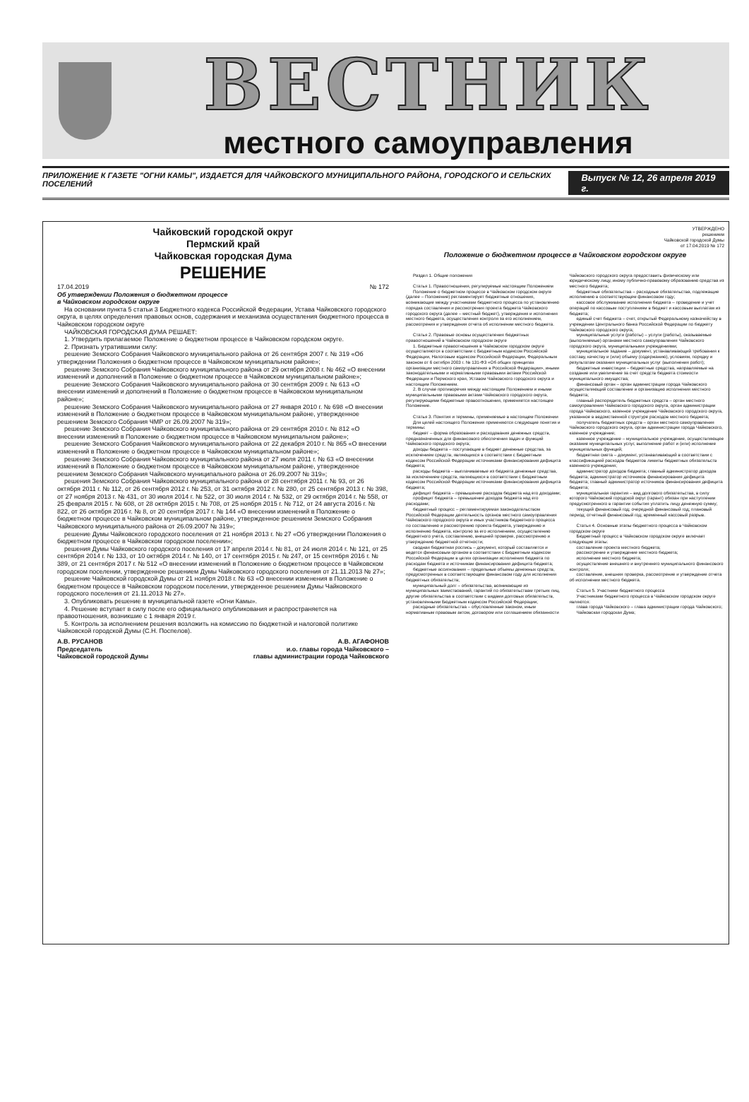ВЕСТНИК
местного самоуправления
ПРИЛОЖЕНИЕ К ГАЗЕТЕ "ОГНИ КАМЫ", ИЗДАЕТСЯ ДЛЯ ЧАЙКОВСКОГО МУНИЦИПАЛЬНОГО РАЙОНА, ГОРОДСКОГО И СЕЛЬСКИХ ПОСЕЛЕНИЙ Выпуск № 12, 26 апреля 2019 г.
Чайковский городской округ
Пермский край
Чайковская городская Дума
РЕШЕНИЕ
17.04.2019 № 172
Об утверждении Положения о бюджетном процессе
в Чайковском городском округе
На основании пункта 5 статьи 3 Бюджетного кодекса Российской Федерации, Устава Чайковского городского округа, в целях определения правовых основ, содержания и механизма осуществления бюджетного процесса в Чайковском городском округе
ЧАЙКОВСКАЯ ГОРОДСКАЯ ДУМА РЕШАЕТ:
1. Утвердить прилагаемое Положение о бюджетном процессе в Чайковском городском округе.
2. Признать утратившими силу:
решение Земского Собрания Чайковского муниципального района от 26 сентября 2007 г. № 319 «Об утверждении Положения о бюджетном процессе в Чайковском муниципальном районе»;
решение Земского Собрания Чайковского муниципального района от 29 октября 2008 г. № 462 «О внесении изменений и дополнений в Положение о бюджетном процессе в Чайковском муниципальном районе»;
решение Земского Собрания Чайковского муниципального района от 30 сентября 2009 г. № 613 «О внесении изменений и дополнений в Положение о бюджетном процессе в Чайковском муниципальном районе»;
решение Земского Собрания Чайковского муниципального района от 27 января 2010 г. № 698 «О внесении изменений в Положение о бюджетном процессе в Чайковском муниципальном районе, утвержденное решением Земского Собрания ЧМР от 26.09.2007 № 319»;
решение Земского Собрания Чайковского муниципального района от 29 сентября 2010 г. № 812 «О внесении изменений в Положение о бюджетном процессе в Чайковском муниципальном районе»;
решение Земского Собрания Чайковского муниципального района от 22 декабря 2010 г. № 865 «О внесении изменений в Положение о бюджетном процессе в Чайковском муниципальном районе»;
решение Земского Собрания Чайковского муниципального района от 27 июля 2011 г. № 63 «О внесении изменений в Положение о бюджетном процессе в Чайковском муниципальном районе, утвержденное решением Земского Собрания Чайковского муниципального района от 26.09.2007 № 319»;
решения Земского Собрания Чайковского муниципального района от 28 сентября 2011 г. № 93, от 26 октября 2011 г. № 112, от 26 сентября 2012 г. № 253, от 31 октября 2012 г. № 280, от 25 сентября 2013 г. № 398, от 27 ноября 2013 г. № 431, от 30 июля 2014 г. № 522, от 30 июля 2014 г. № 532, от 29 октября 2014 г. № 558, от 25 февраля 2015 г. № 608, от 28 октября 2015 г. № 708, от 25 ноября 2015 г. № 712, от 24 августа 2016 г. № 822, от 26 октября 2016 г. № 8, от 20 сентября 2017 г. № 144 «О внесении изменений в Положение о бюджетном процессе в Чайковском муниципальном районе, утвержденное решением Земского Собрания Чайковского муниципального района от 26.09.2007 № 319»;
решение Думы Чайковского городского поселения от 21 ноября 2013 г. № 27 «Об утверждении Положения о бюджетном процессе в Чайковском городском поселении»;
решения Думы Чайковского городского поселения от 17 апреля 2014 г. № 81, от 24 июля 2014 г. № 121, от 25 сентября 2014 г. № 133, от 10 октября 2014 г. № 140, от 17 сентября 2015 г. № 247, от 15 сентября 2016 г. № 389, от 21 сентября 2017 г. № 512 «О внесении изменений в Положение о бюджетном процессе в Чайковском городском поселении, утвержденное решением Думы Чайковского городского поселения от 21.11.2013 № 27»;
решение Чайковской городской Думы от 21 ноября 2018 г. № 63 «О внесении изменения в Положение о бюджетном процессе в Чайковском городском поселении, утвержденное решением Думы Чайковского городского поселения от 21.11.2013 № 27».
3. Опубликовать решение в муниципальной газете «Огни Камы».
4. Решение вступает в силу после его официального опубликования и распространяется на правоотношения, возникшие с 1 января 2019 г.
5. Контроль за исполнением решения возложить на комиссию по бюджетной и налоговой политике Чайковской городской Думы (С.Н. Поспелов).
А.В. РУСАНОВ
Председатель
Чайковской городской Думы А.В. АГАФОНОВ
и.о. главы города Чайковского –
главы администрации города Чайковского
УТВЕРЖДЕНО
решением
Чайковской городской Думы
от 17.04.2019 № 172
Положение о бюджетном процессе в Чайковском городском округе
Раздел 1. Общие положения
Статья 1. Правоотношения, регулируемые настоящим Положением
Положение о бюджетном процессе в Чайковском городском округе (далее – Положение) регламентирует бюджетные отношения, возникающие между участниками бюджетного процесса по установлению порядка составления и рассмотрения проекта бюджета Чайковского городского округа (далее – местный бюджет), утверждения и исполнения местного бюджета, осуществления контроля за его исполнением, рассмотрения и утверждения отчета об исполнении местного бюджета.
Статья 2. Правовые основы осуществления бюджетных правоотношений в Чайковском городском округе
1. Бюджетные правоотношения в Чайковском городском округе осуществляются в соответствии с Бюджетным кодексом Российской Федерации, Налоговым кодексом Российской Федерации, Федеральным законом от 6 октября 2003 г. № 131-ФЗ «Об общих принципах организации местного самоуправления в Российской Федерации», иными законодательными и нормативными правовыми актами Российской Федерации и Пермского края, Уставом Чайковского городского округа и настоящим Положением.
2. В случае противоречия между настоящим Положением и иными муниципальными правовыми актами Чайковского городского округа, регулирующими бюджетные правоотношения, применяется настоящее Положение.
Статья 3. Понятия и термины, применяемые в настоящем Положении
Для целей настоящего Положения применяются следующие понятия и термины:
бюджет – форма образования и расходования денежных средств, предназначенных для финансового обеспечения задач и функций Чайковского городского округа;
доходы бюджета – поступающие в бюджет денежные средства, за исключением средств, являющихся в соответствии с Бюджетным кодексом Российской Федерации источниками финансирования дефицита бюджета;
расходы бюджета – выплачиваемые из бюджета денежные средства, за исключением средств, являющихся в соответствии с Бюджетным кодексом Российской Федерации источниками финансирования дефицита бюджета;
дефицит бюджета – превышение расходов бюджета над его доходами;
профицит бюджета – превышение доходов бюджета над его расходами;
бюджетный процесс – регламентируемая законодательством Российской Федерации деятельность органов местного самоуправления Чайковского городского округа и иных участников бюджетного процесса по составлению и рассмотрению проекта бюджета, утверждению и исполнению бюджета, контролю за его исполнением, осуществлению бюджетного учета, составлению, внешней проверке, рассмотрению и утверждению бюджетной отчетности;
сводная бюджетная роспись – документ, который составляется и ведется финансовым органом в соответствии с Бюджетным кодексом Российской Федерации в целях организации исполнения бюджета по расходам бюджета и источникам финансирования дефицита бюджета;
бюджетные ассигнования – предельные объемы денежных средств, предусмотренных в соответствующем финансовом году для исполнения бюджетных обязательств;
муниципальный долг – обязательства, возникающие из муниципальных заимствований, гарантий по обязательствам третьих лиц, другие обязательства в соответствии с видами долговых обязательств, установленными Бюджетным кодексом Российской Федерации;
расходные обязательства – обусловленные законом, иным нормативным правовым актом, договором или соглашением обязанности Чайковского городского округа предоставить физическому или юридическому лицу, иному публично-правовому образованию средства из местного бюджета;
бюджетные обязательства – расходные обязательства, подлежащие исполнению в соответствующем финансовом году;
кассовое обслуживание исполнения бюджета – проведение и учет операций по кассовым поступлениям в бюджет и кассовым выплатам из бюджета;
единый счет бюджета – счет, открытый Федеральному казначейству в учреждении Центрального банка Российской Федерации по бюджету Чайковского городского округа;
муниципальные услуги (работы) – услуги (работы), оказываемые (выполняемые) органами местного самоуправления Чайковского городского округа, муниципальными учреждениями;
муниципальное задание – документ, устанавливающий требования к составу, качеству и (или) объему (содержанию), условиям, порядку и результатам оказания муниципальных услуг (выполнения работ);
бюджетные инвестиции – бюджетные средства, направляемые на создание или увеличение за счет средств бюджета стоимости муниципального имущества;
финансовый орган – орган администрации города Чайковского осуществляющий составление и организацию исполнения местного бюджета;
главный распорядитель бюджетных средств – орган местного самоуправления Чайковского городского округа, орган администрации города Чайковского, казенное учреждение Чайковского городского округа, указанное в ведомственной структуре расходов местного бюджета;
получатель бюджетных средств – орган местного самоуправления Чайковского городского округа, орган администрации города Чайковского, казенное учреждение;
казенное учреждение – муниципальное учреждение, осуществляющее оказание муниципальных услуг, выполнение работ и (или) исполнение муниципальных функций;
бюджетная смета – документ, устанавливающий в соответствии с классификацией расходов бюджетов лимиты бюджетных обязательств казенного учреждения;
администратор доходов бюджета; главный администратор доходов бюджета; администратор источников финансирования дефицита бюджета; главный администратор источников финансирования дефицита бюджета;
муниципальная гарантия – вид долгового обязательства, в силу которого Чайковский городской округ (гарант) обязан при наступлении предусмотренного в гарантии события уплатить лицу денежную сумму;
текущий финансовый год; очередной финансовый год; плановый период; отчетный финансовый год; временный кассовый разрыв.
Статья 4. Основные этапы бюджетного процесса в Чайковском городском округе
Бюджетный процесс в Чайковском городском округе включает следующие этапы:
составление проекта местного бюджета;
рассмотрение и утверждение местного бюджета;
исполнение местного бюджета;
осуществление внешнего и внутреннего муниципального финансового контроля;
составление, внешняя проверка, рассмотрение и утверждение отчета об исполнении местного бюджета.
Статья 5. Участники бюджетного процесса
Участниками бюджетного процесса в Чайковском городском округе являются:
глава города Чайковского – глава администрации города Чайковского;
Чайковская городская Дума;